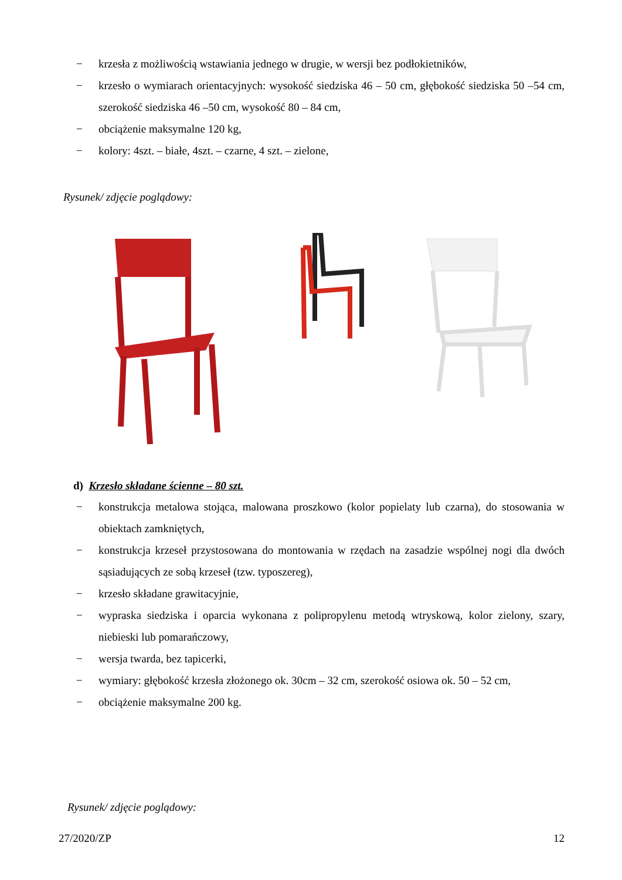− krzesła z możliwością wstawiania jednego w drugie, w wersji bez podłokietników,
− krzesło o wymiarach orientacyjnych: wysokość siedziska 46 – 50 cm, głębokość siedziska 50 –54 cm, szerokość siedziska 46 –50 cm, wysokość 80 – 84 cm,
− obciążenie maksymalne 120 kg,
− kolory: 4szt. – białe, 4szt. – czarne, 4 szt. – zielone,
Rysunek/ zdjęcie poglądowy:
d) Krzesło składane ścienne – 80 szt.
− konstrukcja metalowa stojąca, malowana proszkowo (kolor popielaty lub czarna), do stosowania w obiektach zamkniętych,
− konstrukcja krzeseł przystosowana do montowania w rzędach na zasadzie wspólnej nogi dla dwóch sąsiadujących ze sobą krzeseł (tzw. typoszereg),
− krzesło składane grawitacyjnie,
− wypraska siedziska i oparcia wykonana z polipropylenu metodą wtryskową, kolor zielony, szary, niebieski lub pomarańczowy,
− wersja twarda, bez tapicerki,
− wymiary: głębokość krzesła złożonego ok. 30cm – 32 cm, szerokość osiowa ok. 50 – 52 cm,
− obciążenie maksymalne 200 kg.
Rysunek/ zdjęcie poglądowy:
27/2020/ZP 12